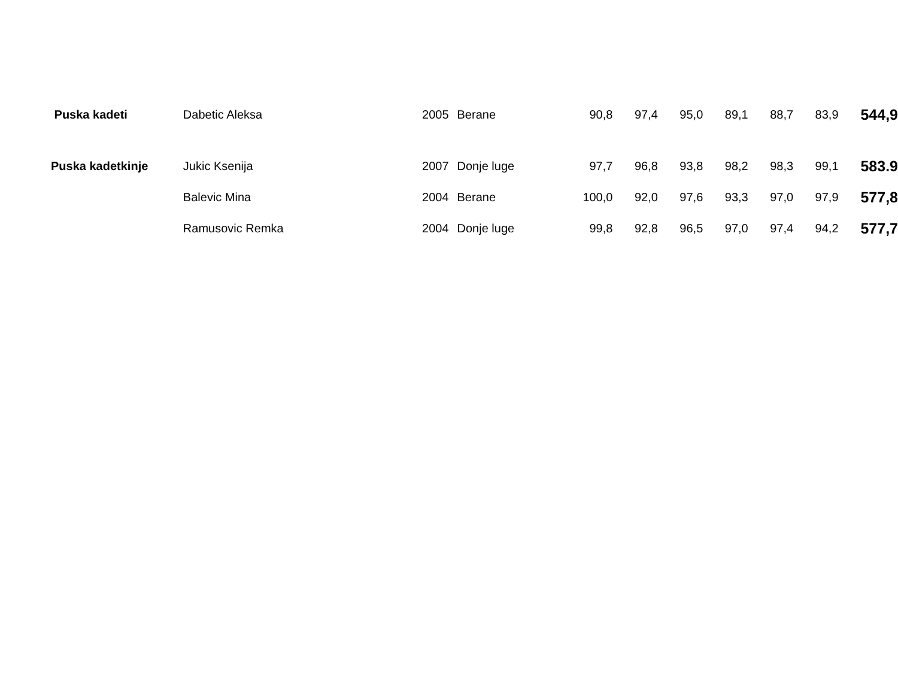| Puska kadeti | Dabetic Aleksa | 2005 | Berane | 90,8 | 97,4 | 95,0 | 89,1 | 88,7 | 83,9 | 544,9 |
| Puska kadetkinje | Jukic Ksenija | 2007 | Donje luge | 97,7 | 96,8 | 93,8 | 98,2 | 98,3 | 99,1 | 583.9 |
| | Balevic Mina | 2004 | Berane | 100,0 | 92,0 | 97,6 | 93,3 | 97,0 | 97,9 | 577,8 |
| | Ramusovic Remka | 2004 | Donje luge | 99,8 | 92,8 | 96,5 | 97,0 | 97,4 | 94,2 | 577,7 |